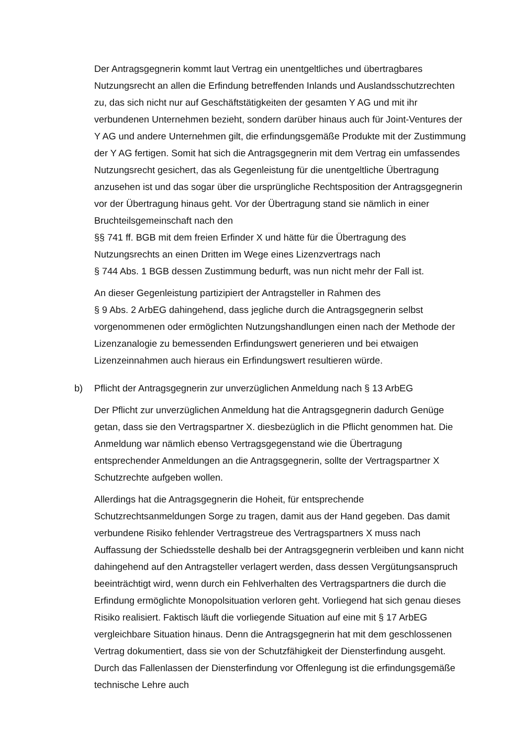Der Antragsgegnerin kommt laut Vertrag ein unentgeltliches und übertragbares Nutzungsrecht an allen die Erfindung betreffenden Inlands und Auslandsschutzrechten zu, das sich nicht nur auf Geschäftstätigkeiten der gesamten Y AG und mit ihr verbundenen Unternehmen bezieht, sondern darüber hinaus auch für Joint-Ventures der Y AG und andere Unternehmen gilt, die erfindungsgemäße Produkte mit der Zustimmung der Y AG fertigen. Somit hat sich die Antragsgegnerin mit dem Vertrag ein umfassendes Nutzungsrecht gesichert, das als Gegenleistung für die unentgeltliche Übertragung anzusehen ist und das sogar über die ursprüngliche Rechtsposition der Antragsgegnerin vor der Übertragung hinaus geht. Vor der Übertragung stand sie nämlich in einer Bruchteilsgemeinschaft nach den
§§ 741 ff. BGB mit dem freien Erfinder X und hätte für die Übertragung des Nutzungsrechts an einen Dritten im Wege eines Lizenzvertrags nach
§ 744 Abs. 1 BGB dessen Zustimmung bedurft, was nun nicht mehr der Fall ist.
An dieser Gegenleistung partizipiert der Antragsteller in Rahmen des
§ 9 Abs. 2 ArbEG dahingehend, dass jegliche durch die Antragsgegnerin selbst vorgenommenen oder ermöglichten Nutzungshandlungen einen nach der Methode der Lizenzanalogie zu bemessenden Erfindungswert generieren und bei etwaigen Lizenzeinnahmen auch hieraus ein Erfindungswert resultieren würde.
b) Pflicht der Antragsgegnerin zur unverzüglichen Anmeldung nach § 13 ArbEG
Der Pflicht zur unverzüglichen Anmeldung hat die Antragsgegnerin dadurch Genüge getan, dass sie den Vertragspartner X. diesbezüglich in die Pflicht genommen hat. Die Anmeldung war nämlich ebenso Vertragsgegenstand wie die Übertragung entsprechender Anmeldungen an die Antragsgegnerin, sollte der Vertragspartner X Schutzrechte aufgeben wollen.
Allerdings hat die Antragsgegnerin die Hoheit, für entsprechende Schutzrechtsanmeldungen Sorge zu tragen, damit aus der Hand gegeben. Das damit verbundene Risiko fehlender Vertragstreue des Vertragspartners X muss nach Auffassung der Schiedsstelle deshalb bei der Antragsgegnerin verbleiben und kann nicht dahingehend auf den Antragsteller verlagert werden, dass dessen Vergütungsanspruch beeinträchtigt wird, wenn durch ein Fehlverhalten des Vertragspartners die durch die Erfindung ermöglichte Monopolsituation verloren geht. Vorliegend hat sich genau dieses Risiko realisiert. Faktisch läuft die vorliegende Situation auf eine mit § 17 ArbEG vergleichbare Situation hinaus. Denn die Antragsgegnerin hat mit dem geschlossenen Vertrag dokumentiert, dass sie von der Schutzfähigkeit der Diensterfindung ausgeht. Durch das Fallenlassen der Diensterfindung vor Offenlegung ist die erfindungsgemäße technische Lehre auch